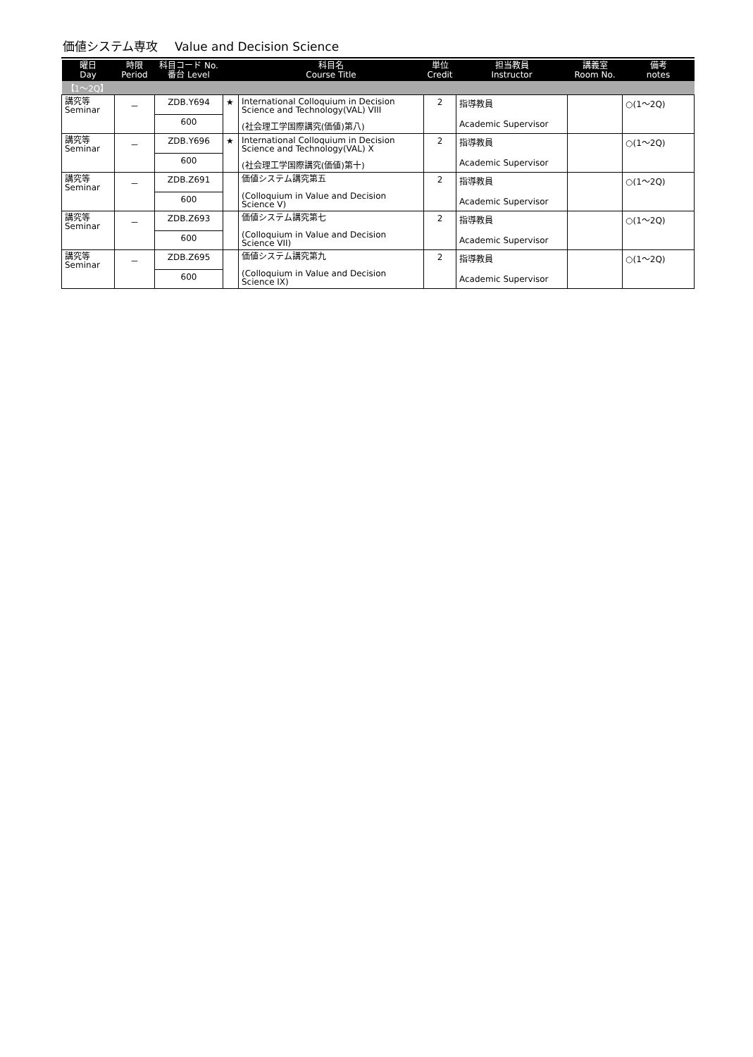価値システム専攻 Value and Decision Science
| 曜日 Day | 時限 Period | 科目コード No. 番台 Level | | 科目名 Course Title | 単位 Credit | 担当教員 Instructor | 講義室 Room No. | 備考 notes |
| --- | --- | --- | --- | --- | --- | --- | --- | --- |
| 【1～2Q】 | | | | | | | | |
| 講究等 Seminar | － | ZDB.Y694 | ★ | International Colloquium in Decision Science and Technology(VAL) VIII (社会理工学国際講究(価値)第八) | 2 | 指導教員 Academic Supervisor | | ○(1～2Q) |
| | | 600 | | | | | | |
| 講究等 Seminar | － | ZDB.Y696 | ★ | International Colloquium in Decision Science and Technology(VAL) X (社会理工学国際講究(価値)第十) | 2 | 指導教員 Academic Supervisor | | ○(1～2Q) |
| | | 600 | | | | | | |
| 講究等 Seminar | － | ZDB.Z691 | | 価値システム講究第五 (Colloquium in Value and Decision Science V) | 2 | 指導教員 Academic Supervisor | | ○(1～2Q) |
| | | 600 | | | | | | |
| 講究等 Seminar | － | ZDB.Z693 | | 価値システム講究第七 (Colloquium in Value and Decision Science VII) | 2 | 指導教員 Academic Supervisor | | ○(1～2Q) |
| | | 600 | | | | | | |
| 講究等 Seminar | － | ZDB.Z695 | | 価値システム講究第九 (Colloquium in Value and Decision Science IX) | 2 | 指導教員 Academic Supervisor | | ○(1～2Q) |
| | | 600 | | | | | | |